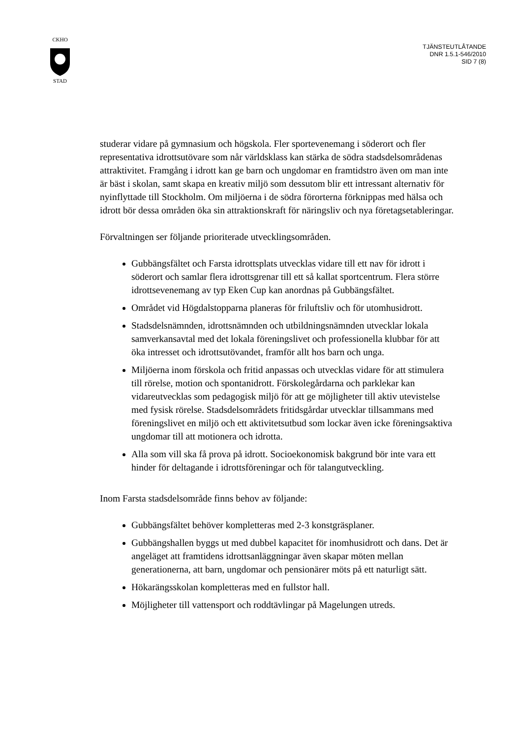CKHO
STAD
TJÄNSTEUTLÅTANDE
DNR 1.5.1-546/2010
SID 7 (8)
studerar vidare på gymnasium och högskola. Fler sportevenemang i söderort och fler representativa idrottsutövare som når världsklass kan stärka de södra stadsdelsområdenas attraktivitet. Framgång i idrott kan ge barn och ungdomar en framtidstro även om man inte är bäst i skolan, samt skapa en kreativ miljö som dessutom blir ett intressant alternativ för nyinflyttade till Stockholm. Om miljöerna i de södra förorterna förknippas med hälsa och idrott bör dessa områden öka sin attraktionskraft för näringsliv och nya företagsetableringar.
Förvaltningen ser följande prioriterade utvecklingsområden.
Gubbängsfältet och Farsta idrottsplats utvecklas vidare till ett nav för idrott i söderort och samlar flera idrottsgrenar till ett så kallat sportcentrum. Flera större idrottsevenemang av typ Eken Cup kan anordnas på Gubbängsfältet.
Området vid Högdalstopparna planeras för friluftsliv och för utomhusidrott.
Stadsdelsnämnden, idrottsnämnden och utbildningsnämnden utvecklar lokala samverkansavtal med det lokala föreningslivet och professionella klubbar för att öka intresset och idrottsutövandet, framför allt hos barn och unga.
Miljöerna inom förskola och fritid anpassas och utvecklas vidare för att stimulera till rörelse, motion och spontanidrott. Förskolegårdarna och parklekar kan vidareutvecklas som pedagogisk miljö för att ge möjligheter till aktiv utevistelse med fysisk rörelse. Stadsdelsområdets fritidsgårdar utvecklar tillsammans med föreningslivet en miljö och ett aktivitetsutbud som lockar även icke föreningsaktiva ungdomar till att motionera och idrotta.
Alla som vill ska få prova på idrott. Socioekonomisk bakgrund bör inte vara ett hinder för deltagande i idrottsföreningar och för talangutveckling.
Inom Farsta stadsdelsområde finns behov av följande:
Gubbängsfältet behöver kompletteras med 2-3 konstgräsplaner.
Gubbängshallen byggs ut med dubbel kapacitet för inomhusidrott och dans. Det är angeläget att framtidens idrottsanläggningar även skapar möten mellan generationerna, att barn, ungdomar och pensionärer möts på ett naturligt sätt.
Hökarängsskolan kompletteras med en fullstor hall.
Möjligheter till vattensport och roddtävlingar på Magelungen utreds.